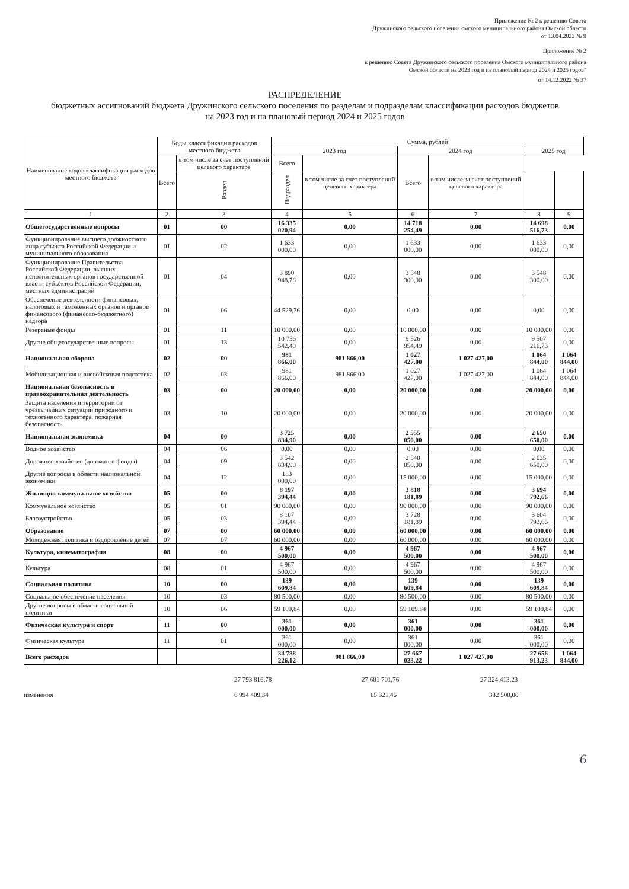Приложение № 2 к решению Совета
Дружинского сельского поселения омского муниципального района Омской области
от 13.04.2023 № 9
Приложение № 2
к решению Совета Дружинского сельского поселения Омского муниципального района
Омской области на 2023 год и на плановый период 2024 и 2025 годов"
от 14.12.2022 № 37
РАСПРЕДЕЛЕНИЕ
бюджетных ассигнований бюджета Дружинского сельского поселения по разделам и подразделам классификации расходов бюджетов
на 2023 год и на плановый период 2024 и 2025 годов
| Наименование кодов классификации расходов местного бюджета | Коды классификации расходов местного бюджета | | Сумма, рублей | | | | | |
| --- | --- | --- | --- | --- | --- | --- | --- | --- |
| | | | 2023 год | | 2024 год | | 2025 год | |
| | Всего | в том числе за счет поступлений целевого характера | Всего | в том числе за счет поступлений целевого характера | Всего | в том числе за счет поступлений целевого характера | | |
| | | Раздел | Подраздел | | | | | |
| 1 | 2 | 3 | 4 | 5 | 6 | 7 | 8 | 9 |
| Общегосударственные вопросы | 01 | 00 | 16 335 020,94 | 0,00 | 14 718 254,49 | 0,00 | 14 698 516,73 | 0,00 |
| Функционирование высшего должностного лица субъекта Российской Федерации и муниципального образования | 01 | 02 | 1 633 000,00 | 0,00 | 1 633 000,00 | 0,00 | 1 633 000,00 | 0,00 |
| Функционирование Правительства Российской Федерации, высших исполнительных органов государственной власти субъектов Российской Федерации, местных администраций | 01 | 04 | 3 890 948,78 | 0,00 | 3 548 300,00 | 0,00 | 3 548 300,00 | 0,00 |
| Обеспечение деятельности финансовых, налоговых и таможенных органов и органов финансового (финансово-бюджетного) надзора | 01 | 06 | 44 529,76 | 0,00 | 0,00 | 0,00 | 0,00 | 0,00 |
| Резервные фонды | 01 | 11 | 10 000,00 | 0,00 | 10 000,00 | 0,00 | 10 000,00 | 0,00 |
| Другие общегосударственные вопросы | 01 | 13 | 10 756 542,40 | 0,00 | 9 526 954,49 | 0,00 | 9 507 216,73 | 0,00 |
| Национальная оборона | 02 | 00 | 981 866,00 | 981 866,00 | 1 027 427,00 | 1 027 427,00 | 1 064 844,00 | 1 064 844,00 |
| Мобилизационная и вневойсковая подготовка | 02 | 03 | 981 866,00 | 981 866,00 | 1 027 427,00 | 1 027 427,00 | 1 064 844,00 | 1 064 844,00 |
| Национальная безопасность и правоохранительная деятельность | 03 | 00 | 20 000,00 | 0,00 | 20 000,00 | 0,00 | 20 000,00 | 0,00 |
| Защита населения и территории от чрезвычайных ситуаций природного и техногенного характера, пожарная безопасность | 03 | 10 | 20 000,00 | 0,00 | 20 000,00 | 0,00 | 20 000,00 | 0,00 |
| Национальная экономика | 04 | 00 | 3 725 834,90 | 0,00 | 2 555 050,00 | 0,00 | 2 650 650,00 | 0,00 |
| Водное хозяйство | 04 | 06 | 0,00 | 0,00 | 0,00 | 0,00 | 0,00 | 0,00 |
| Дорожное хозяйство (дорожные фонды) | 04 | 09 | 3 542 834,90 | 0,00 | 2 540 050,00 | 0,00 | 2 635 650,00 | 0,00 |
| Другие вопросы в области национальной экономики | 04 | 12 | 183 000,00 | 0,00 | 15 000,00 | 0,00 | 15 000,00 | 0,00 |
| Жилищно-коммунальное хозяйство | 05 | 00 | 8 197 394,44 | 0,00 | 3 818 181,89 | 0,00 | 3 694 792,66 | 0,00 |
| Коммунальное хозяйство | 05 | 01 | 90 000,00 | 0,00 | 90 000,00 | 0,00 | 90 000,00 | 0,00 |
| Благоустройство | 05 | 03 | 8 107 394,44 | 0,00 | 3 728 181,89 | 0,00 | 3 604 792,66 | 0,00 |
| Образование | 07 | 00 | 60 000,00 | 0,00 | 60 000,00 | 0,00 | 60 000,00 | 0,00 |
| Молодежная политика и оздоровление детей | 07 | 07 | 60 000,00 | 0,00 | 60 000,00 | 0,00 | 60 000,00 | 0,00 |
| Культура, кинематография | 08 | 00 | 4 967 500,00 | 0,00 | 4 967 500,00 | 0,00 | 4 967 500,00 | 0,00 |
| Культура | 08 | 01 | 4 967 500,00 | 0,00 | 4 967 500,00 | 0,00 | 4 967 500,00 | 0,00 |
| Социальная политика | 10 | 00 | 139 609,84 | 0,00 | 139 609,84 | 0,00 | 139 609,84 | 0,00 |
| Социальное обеспечение населения | 10 | 03 | 80 500,00 | 0,00 | 80 500,00 | 0,00 | 80 500,00 | 0,00 |
| Другие вопросы в области социальной политики | 10 | 06 | 59 109,84 | 0,00 | 59 109,84 | 0,00 | 59 109,84 | 0,00 |
| Физическая культура и спорт | 11 | 00 | 361 000,00 | 0,00 | 361 000,00 | 0,00 | 361 000,00 | 0,00 |
| Физическая культура | 11 | 01 | 361 000,00 | 0,00 | 361 000,00 | 0,00 | 361 000,00 | 0,00 |
| Всего расходов | | | 34 788 226,12 | 981 866,00 | 27 667 023,22 | 1 027 427,00 | 27 656 913,23 | 1 064 844,00 |
27 793 816,78 27 601 701,76 27 324 413,23
изменения 6 994 409,34 65 321,46 332 500,00
6